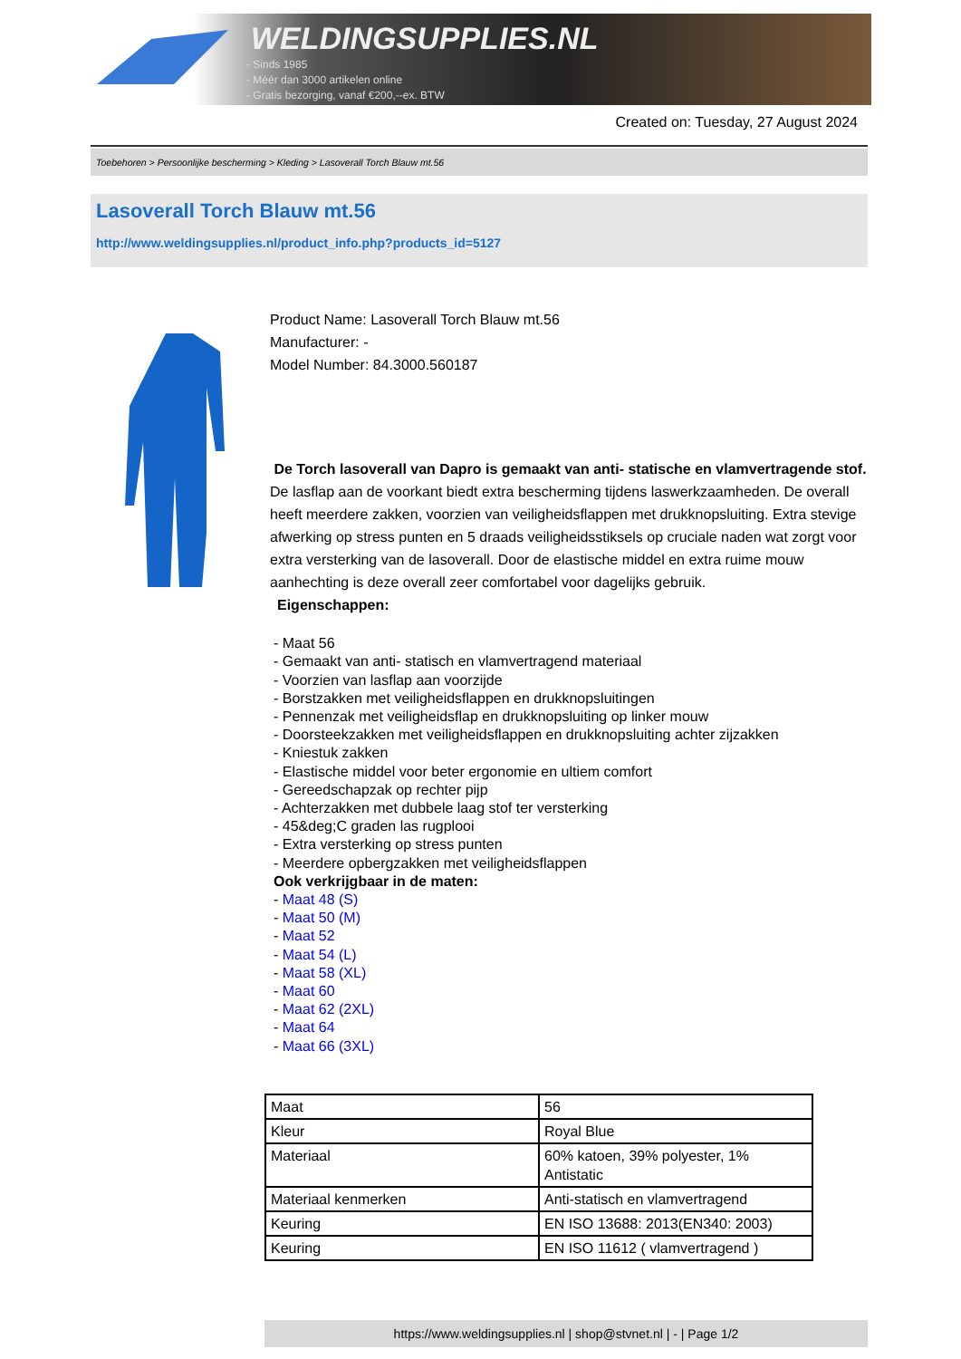WELDINGSUPPLIES.NL
- Sinds 1985
- Méér dan 3000 artikelen online
- Gratis bezorging, vanaf €200,--ex. BTW
Created on: Tuesday, 27 August 2024
Toebehoren > Persoonlijke bescherming > Kleding > Lasoverall Torch Blauw mt.56
Lasoverall Torch Blauw mt.56
http://www.weldingsupplies.nl/product_info.php?products_id=5127
Product Name: Lasoverall Torch Blauw mt.56
Manufacturer: -
Model Number: 84.3000.560187
De Torch lasoverall van Dapro is gemaakt van anti- statische en vlamvertragende stof. De lasflap aan de voorkant biedt extra bescherming tijdens laswerkzaamheden. De overall heeft meerdere zakken, voorzien van veiligheidsflappen met drukknopsluiting. Extra stevige afwerking op stress punten en 5 draads veiligheidsstiksels op cruciale naden wat zorgt voor extra versterking van de lasoverall. Door de elastische middel en extra ruime mouw aanhechting is deze overall zeer comfortabel voor dagelijks gebruik.
Eigenschappen:
- Maat 56
- Gemaakt van anti- statisch en vlamvertragend materiaal
- Voorzien van lasflap aan voorzijde
- Borstzakken met veiligheidsflappen en drukknopsluitingen
- Pennenzak met veiligheidsflap en drukknopsluiting op linker mouw
- Doorsteekzakken met veiligheidsflappen en drukknopsluiting achter zijzakken
- Kniestuk zakken
- Elastische middel voor beter ergonomie en ultiem comfort
- Gereedschapzak op rechter pijp
- Achterzakken met dubbele laag stof ter versterking
- 45&deg;C graden las rugplooi
- Extra versterking op stress punten
- Meerdere opbergzakken met veiligheidsflappen
Ook verkrijgbaar in de maten:
- Maat 48 (S)
- Maat 50 (M)
- Maat 52
- Maat 54 (L)
- Maat 58 (XL)
- Maat 60
- Maat 62 (2XL)
- Maat 64
- Maat 66 (3XL)
| Maat | 56 |
| Kleur | Royal Blue |
| Materiaal | 60% katoen, 39% polyester, 1% Antistatic |
| Materiaal kenmerken | Anti-statisch en vlamvertragend |
| Keuring | EN ISO 13688: 2013(EN340: 2003) |
| Keuring | EN ISO 11612 ( vlamvertragend ) |
https://www.weldingsupplies.nl | shop@stvnet.nl | - | Page 1/2